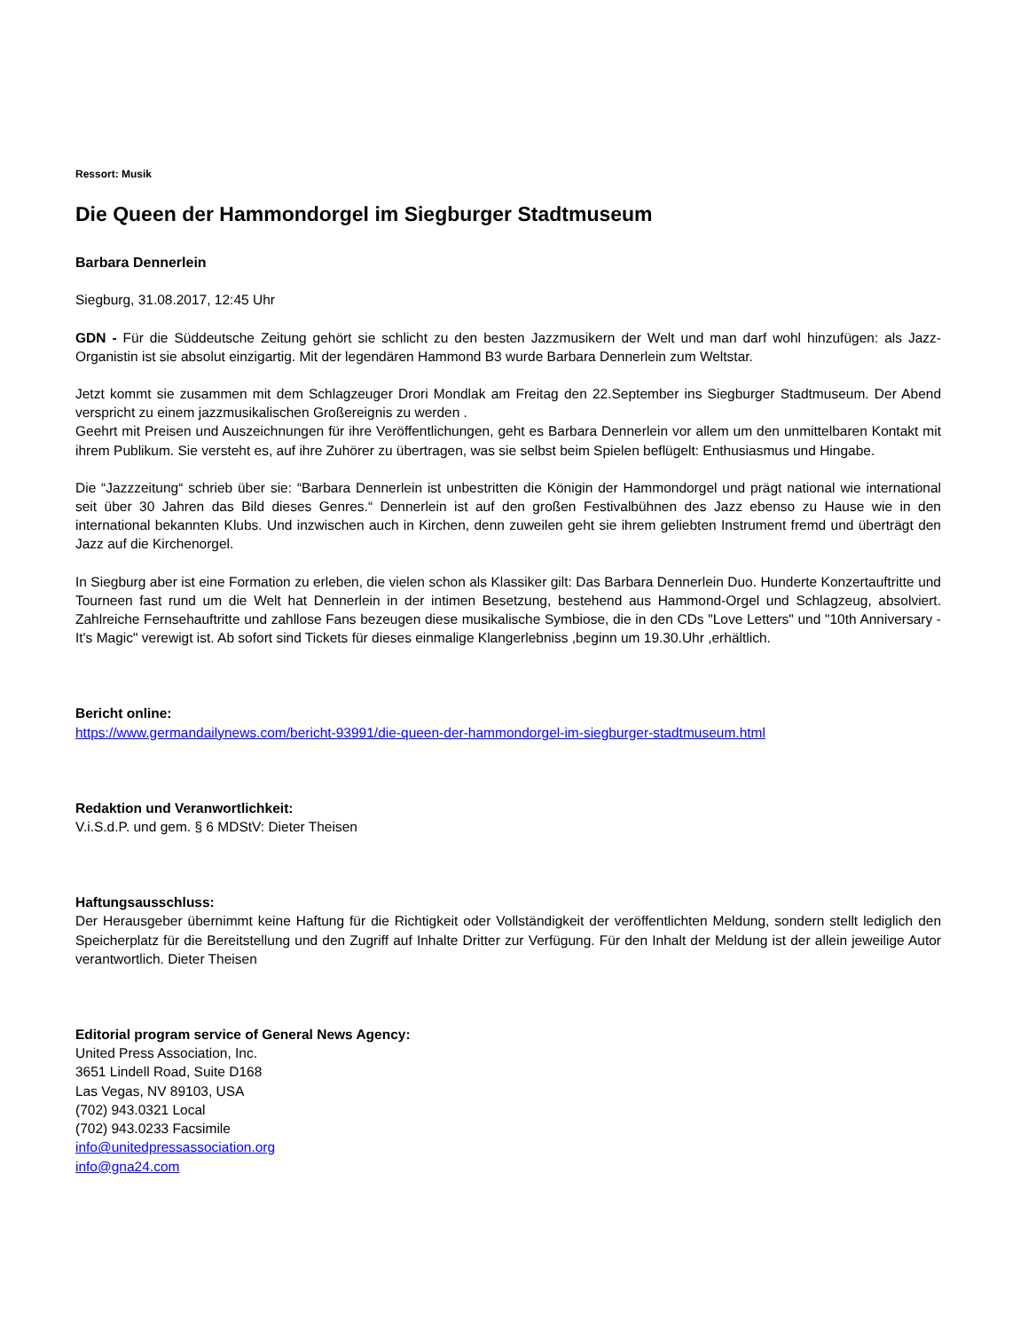Ressort: Musik
Die Queen der Hammondorgel im Siegburger Stadtmuseum
Barbara Dennerlein
Siegburg, 31.08.2017, 12:45 Uhr
GDN - Für die Süddeutsche Zeitung gehört sie schlicht zu den besten Jazzmusikern der Welt und man darf wohl hinzufügen: als Jazz-Organistin ist sie absolut einzigartig. Mit der legendären Hammond B3 wurde Barbara Dennerlein zum Weltstar.
Jetzt kommt sie zusammen mit dem Schlagzeuger Drori Mondlak am Freitag den 22.September ins Siegburger Stadtmuseum. Der Abend verspricht zu einem jazzmusikalischen Großereignis zu werden .
Geehrt mit Preisen und Auszeichnungen für ihre Veröffentlichungen, geht es Barbara Dennerlein vor allem um den unmittelbaren Kontakt mit ihrem Publikum. Sie versteht es, auf ihre Zuhörer zu übertragen, was sie selbst beim Spielen beflügelt: Enthusiasmus und Hingabe.
Die “Jazzzeitung“ schrieb über sie: “Barbara Dennerlein ist unbestritten die Königin der Hammondorgel und prägt national wie international seit über 30 Jahren das Bild dieses Genres.“ Dennerlein ist auf den großen Festivalbühnen des Jazz ebenso zu Hause wie in den international bekannten Klubs. Und inzwischen auch in Kirchen, denn zuweilen geht sie ihrem geliebten Instrument fremd und überträgt den Jazz auf die Kirchenorgel.
In Siegburg aber ist eine Formation zu erleben, die vielen schon als Klassiker gilt: Das Barbara Dennerlein Duo. Hunderte Konzertauftritte und Tourneen fast rund um die Welt hat Dennerlein in der intimen Besetzung, bestehend aus Hammond-Orgel und Schlagzeug, absolviert. Zahlreiche Fernsehauftritte und zahllose Fans bezeugen diese musikalische Symbiose, die in den CDs "Love Letters" und "10th Anniversary - It's Magic" verewigt ist. Ab sofort sind Tickets für dieses einmalige Klangerlebniss ,beginn um 19.30.Uhr ,erhältlich.
Bericht online:
https://www.germandailynews.com/bericht-93991/die-queen-der-hammondorgel-im-siegburger-stadtmuseum.html
Redaktion und Veranwortlichkeit:
V.i.S.d.P. und gem. § 6 MDStV: Dieter Theisen
Haftungsausschluss:
Der Herausgeber übernimmt keine Haftung für die Richtigkeit oder Vollständigkeit der veröffentlichten Meldung, sondern stellt lediglich den Speicherplatz für die Bereitstellung und den Zugriff auf Inhalte Dritter zur Verfügung. Für den Inhalt der Meldung ist der allein jeweilige Autor verantwortlich. Dieter Theisen
Editorial program service of General News Agency:
United Press Association, Inc.
3651 Lindell Road, Suite D168
Las Vegas, NV 89103, USA
(702) 943.0321 Local
(702) 943.0233 Facsimile
info@unitedpressassociation.org
info@gna24.com